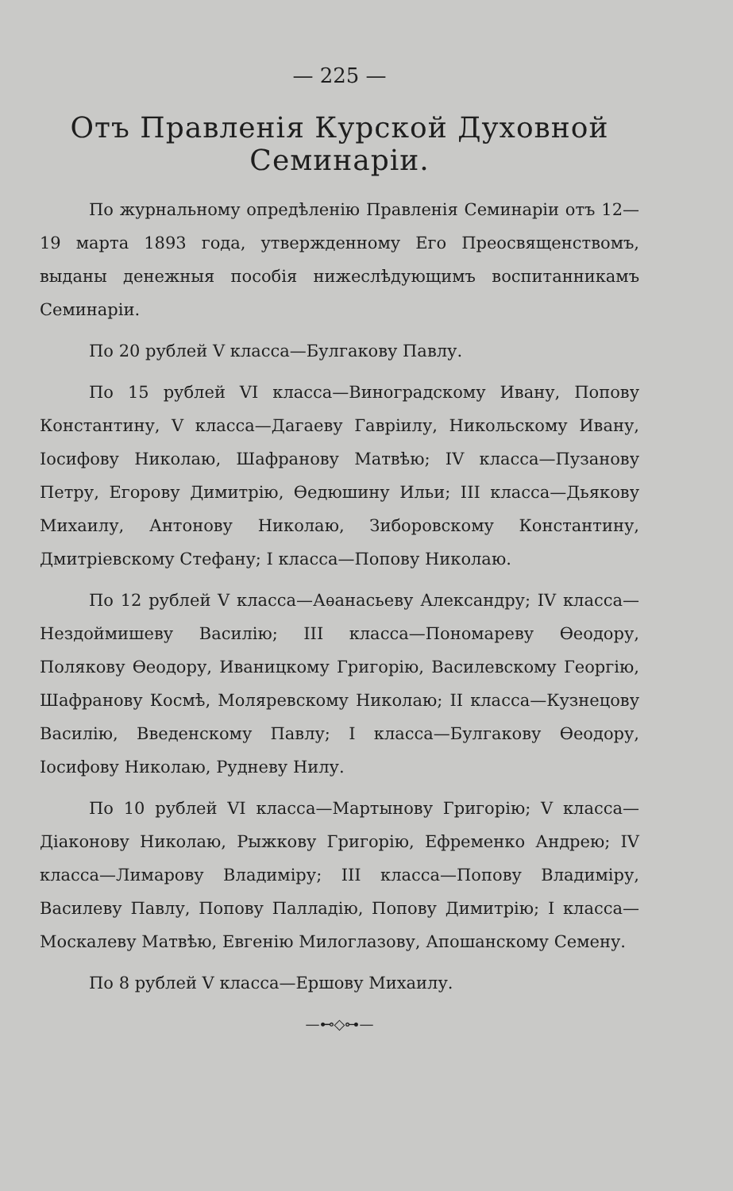— 225 —
Отъ Правленія Курской Духовной Семинаріи.
По журнальному опредѣленію Правленія Семинаріи отъ 12—19 марта 1893 года, утвержденному Его Преосвященствомъ, выданы денежныя пособія нижеслѣдующимъ воспитанникамъ Семинаріи.
По 20 рублей V класса—Булгакову Павлу.
По 15 рублей VI класса—Виноградскому Ивану, Попову Константину, V класса—Дагаеву Гавріилу, Никольскому Ивану, Іосифову Николаю, Шафранову Матвѣю; IV класса—Пузанову Петру, Егорову Димитрію, Ѳедюшину Ильи; III класса—Дьякову Михаилу, Антонову Николаю, Зиборовскому Константину, Дмитріевскому Стефану; I класса—Попову Николаю.
По 12 рублей V класса—Аѳанасьеву Александру; IV класса—Нездоймишеву Василію; III класса—Пономареву Ѳеодору, Полякову Ѳеодору, Иваницкому Григорію, Василевскому Георгію, Шафранову Космѣ, Моляревскому Николаю; II класса—Кузнецову Василію, Введенскому Павлу; I класса—Булгакову Ѳеодору, Іосифову Николаю, Рудневу Нилу.
По 10 рублей VI класса—Мартынову Григорію; V класса—Діаконову Николаю, Рыжкову Григорію, Ефременко Андрею; IV класса—Лимарову Владиміру; III класса—Попову Владиміру, Василеву Павлу, Попову Палладію, Попову Димитрію; I класса—Москалеву Матвѣю, Евгенію Милоглазову, Апошанскому Семену.
По 8 рублей V класса—Ершову Михаилу.
—⊷◇⊶—